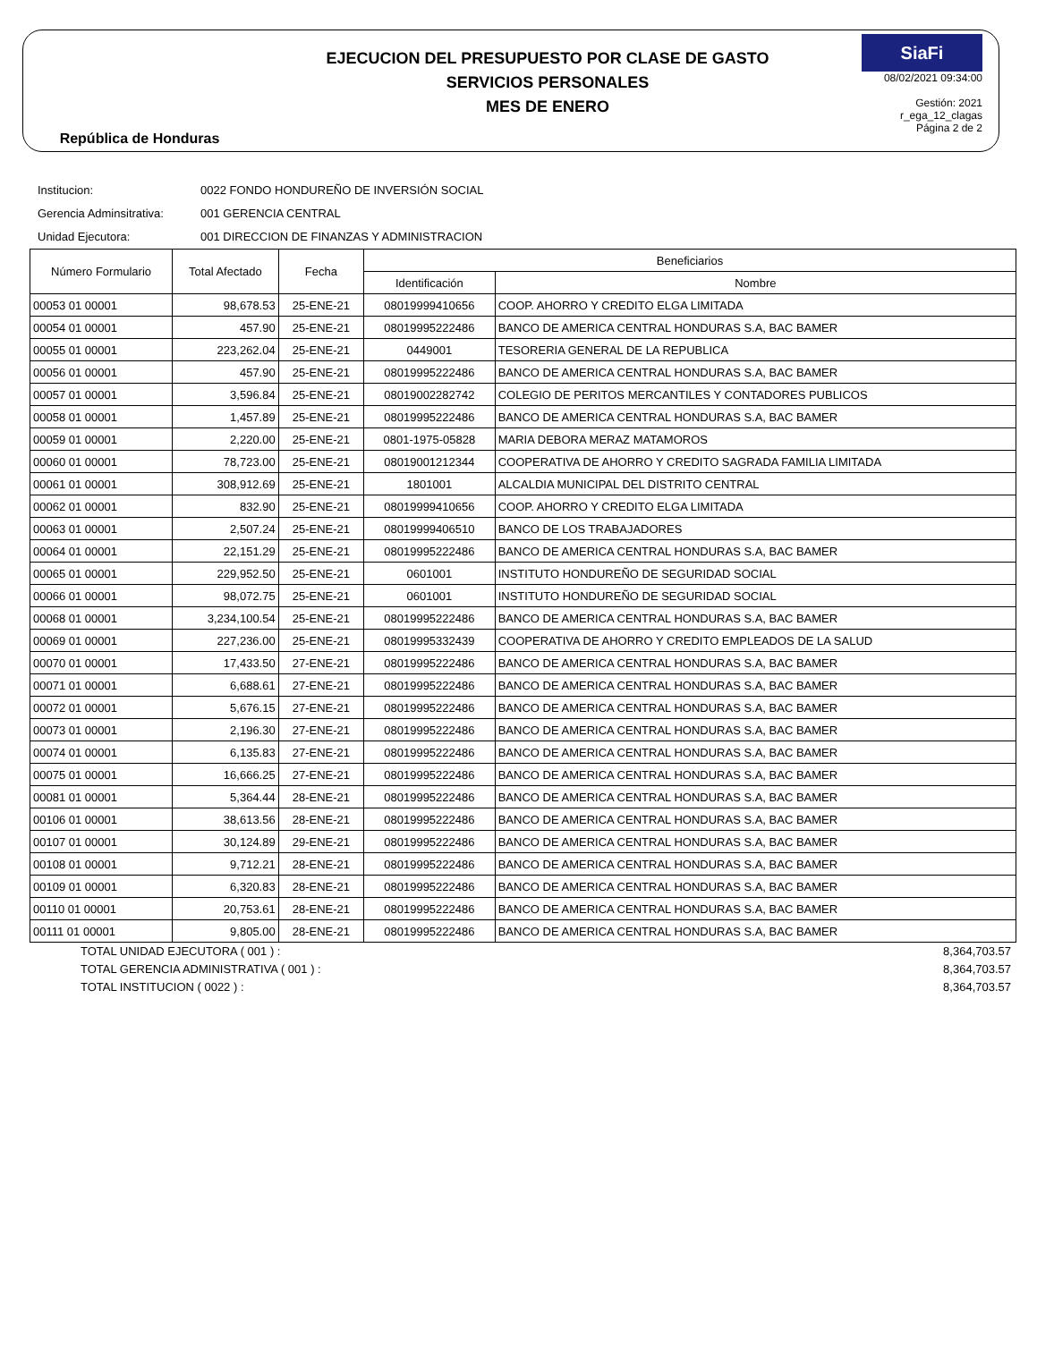República de Honduras
EJECUCION DEL PRESUPUESTO POR CLASE DE GASTO
SERVICIOS PERSONALES
MES DE ENERO
SiaFi
08/02/2021 09:34:00
Gestión: 2021
r_ega_12_clagas
Página 2 de 2
Institucion: 0022 FONDO HONDUREÑO DE INVERSIÓN SOCIAL
Gerencia Adminsitrativa: 001 GERENCIA CENTRAL
Unidad Ejecutora: 001 DIRECCION DE FINANZAS Y ADMINISTRACION
| Número Formulario | Total Afectado | Fecha | Beneficiarios | |
| --- | --- | --- | --- | --- |
| | | | Identificación | Nombre |
| 00053 01 00001 | 98,678.53 | 25-ENE-21 | 08019999410656 | COOP. AHORRO Y CREDITO ELGA LIMITADA |
| 00054 01 00001 | 457.90 | 25-ENE-21 | 08019995222486 | BANCO DE AMERICA CENTRAL HONDURAS S.A, BAC BAMER |
| 00055 01 00001 | 223,262.04 | 25-ENE-21 | 0449001 | TESORERIA GENERAL DE LA REPUBLICA |
| 00056 01 00001 | 457.90 | 25-ENE-21 | 08019995222486 | BANCO DE AMERICA CENTRAL HONDURAS S.A, BAC BAMER |
| 00057 01 00001 | 3,596.84 | 25-ENE-21 | 08019002282742 | COLEGIO DE PERITOS MERCANTILES Y CONTADORES PUBLICOS |
| 00058 01 00001 | 1,457.89 | 25-ENE-21 | 08019995222486 | BANCO DE AMERICA CENTRAL HONDURAS S.A, BAC BAMER |
| 00059 01 00001 | 2,220.00 | 25-ENE-21 | 0801-1975-05828 | MARIA DEBORA MERAZ MATAMOROS |
| 00060 01 00001 | 78,723.00 | 25-ENE-21 | 08019001212344 | COOPERATIVA DE AHORRO Y CREDITO SAGRADA FAMILIA LIMITADA |
| 00061 01 00001 | 308,912.69 | 25-ENE-21 | 1801001 | ALCALDIA MUNICIPAL DEL DISTRITO CENTRAL |
| 00062 01 00001 | 832.90 | 25-ENE-21 | 08019999410656 | COOP. AHORRO Y CREDITO ELGA LIMITADA |
| 00063 01 00001 | 2,507.24 | 25-ENE-21 | 08019999406510 | BANCO DE LOS TRABAJADORES |
| 00064 01 00001 | 22,151.29 | 25-ENE-21 | 08019995222486 | BANCO DE AMERICA CENTRAL HONDURAS S.A, BAC BAMER |
| 00065 01 00001 | 229,952.50 | 25-ENE-21 | 0601001 | INSTITUTO HONDUREÑO DE SEGURIDAD SOCIAL |
| 00066 01 00001 | 98,072.75 | 25-ENE-21 | 0601001 | INSTITUTO HONDUREÑO DE SEGURIDAD SOCIAL |
| 00068 01 00001 | 3,234,100.54 | 25-ENE-21 | 08019995222486 | BANCO DE AMERICA CENTRAL HONDURAS S.A, BAC BAMER |
| 00069 01 00001 | 227,236.00 | 25-ENE-21 | 08019995332439 | COOPERATIVA DE AHORRO Y CREDITO EMPLEADOS DE LA SALUD |
| 00070 01 00001 | 17,433.50 | 27-ENE-21 | 08019995222486 | BANCO DE AMERICA CENTRAL HONDURAS S.A, BAC BAMER |
| 00071 01 00001 | 6,688.61 | 27-ENE-21 | 08019995222486 | BANCO DE AMERICA CENTRAL HONDURAS S.A, BAC BAMER |
| 00072 01 00001 | 5,676.15 | 27-ENE-21 | 08019995222486 | BANCO DE AMERICA CENTRAL HONDURAS S.A, BAC BAMER |
| 00073 01 00001 | 2,196.30 | 27-ENE-21 | 08019995222486 | BANCO DE AMERICA CENTRAL HONDURAS S.A, BAC BAMER |
| 00074 01 00001 | 6,135.83 | 27-ENE-21 | 08019995222486 | BANCO DE AMERICA CENTRAL HONDURAS S.A, BAC BAMER |
| 00075 01 00001 | 16,666.25 | 27-ENE-21 | 08019995222486 | BANCO DE AMERICA CENTRAL HONDURAS S.A, BAC BAMER |
| 00081 01 00001 | 5,364.44 | 28-ENE-21 | 08019995222486 | BANCO DE AMERICA CENTRAL HONDURAS S.A, BAC BAMER |
| 00106 01 00001 | 38,613.56 | 28-ENE-21 | 08019995222486 | BANCO DE AMERICA CENTRAL HONDURAS S.A, BAC BAMER |
| 00107 01 00001 | 30,124.89 | 29-ENE-21 | 08019995222486 | BANCO DE AMERICA CENTRAL HONDURAS S.A, BAC BAMER |
| 00108 01 00001 | 9,712.21 | 28-ENE-21 | 08019995222486 | BANCO DE AMERICA CENTRAL HONDURAS S.A, BAC BAMER |
| 00109 01 00001 | 6,320.83 | 28-ENE-21 | 08019995222486 | BANCO DE AMERICA CENTRAL HONDURAS S.A, BAC BAMER |
| 00110 01 00001 | 20,753.61 | 28-ENE-21 | 08019995222486 | BANCO DE AMERICA CENTRAL HONDURAS S.A, BAC BAMER |
| 00111 01 00001 | 9,805.00 | 28-ENE-21 | 08019995222486 | BANCO DE AMERICA CENTRAL HONDURAS S.A, BAC BAMER |
TOTAL UNIDAD EJECUTORA ( 001 ) : 8,364,703.57
TOTAL GERENCIA ADMINISTRATIVA ( 001 ) : 8,364,703.57
TOTAL INSTITUCION ( 0022 ) : 8,364,703.57